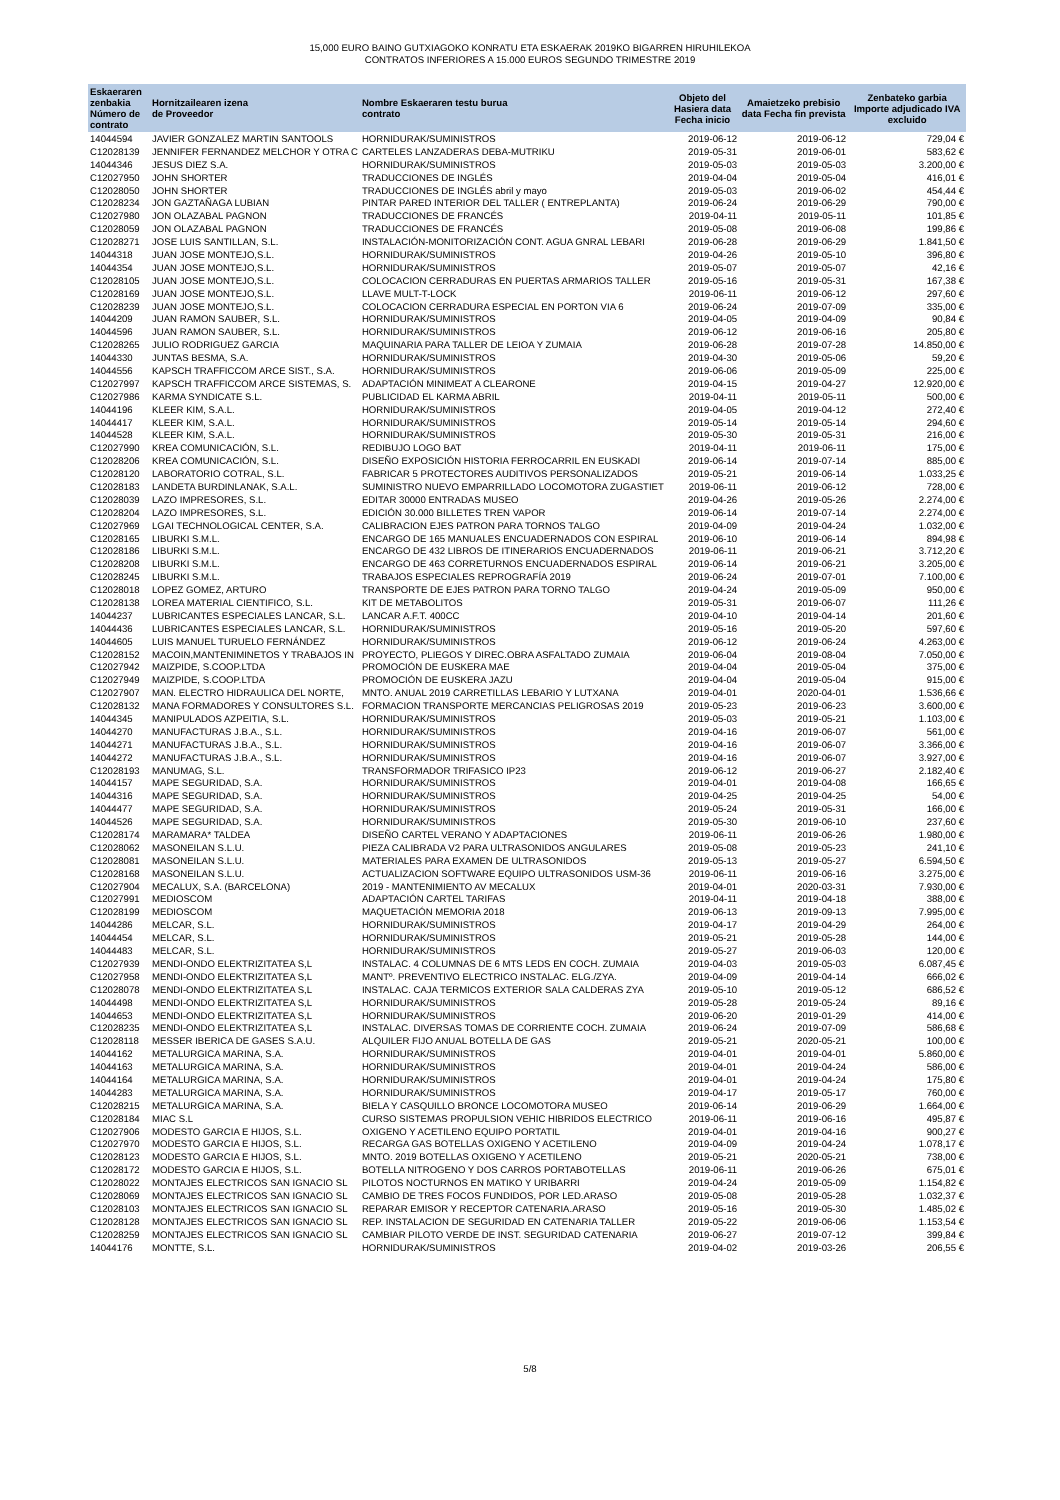15,000 EURO BAINO GUTXIAGOKO KONRATU ETA ESKAERAK 2019KO BIGARREN HIRUHILEKOA
CONTRATOS INFERIORES A 15.000 EUROS SEGUNDO TRIMESTRE 2019
| Eskaeraren zenbakia Número de contrato | Hornitzailearen izena de Proveedor | Nombre Eskaeraren testu burua contrato | Objeto del Hasiera data Fecha inicio | Amaietzeko prebisio data Fecha fin prevista | Zenbateko garbia Importe adjudicado IVA excluido |
| --- | --- | --- | --- | --- | --- |
| 14044594 | JAVIER GONZALEZ MARTIN SANTOOLS | HORNIDURAK/SUMINISTROS | 2019-06-12 | 2019-06-12 | 729,04 € |
| C12028139 | JENNIFER FERNANDEZ MELCHOR Y OTRA C | CARTELES LANZADERAS DEBA-MUTRIKU | 2019-05-31 | 2019-06-01 | 583,62 € |
| 14044346 | JESUS DIEZ S.A. | HORNIDURAK/SUMINISTROS | 2019-05-03 | 2019-05-03 | 3.200,00 € |
| C12027950 | JOHN SHORTER | TRADUCCIONES DE INGLÉS | 2019-04-04 | 2019-05-04 | 416,01 € |
| C12028050 | JOHN SHORTER | TRADUCCIONES DE INGLÉS abril y mayo | 2019-05-03 | 2019-06-02 | 454,44 € |
| C12028234 | JON GAZTAÑAGA LUBIAN | PINTAR PARED INTERIOR DEL TALLER ( ENTREPLANTA) | 2019-06-24 | 2019-06-29 | 790,00 € |
| C12027980 | JON OLAZABAL PAGNON | TRADUCCIONES DE FRANCÉS | 2019-04-11 | 2019-05-11 | 101,85 € |
| C12028059 | JON OLAZABAL PAGNON | TRADUCCIONES DE FRANCÉS | 2019-05-08 | 2019-06-08 | 199,86 € |
| C12028271 | JOSE LUIS SANTILLAN, S.L. | INSTALACIÓN-MONITORIZACIÓN CONT. AGUA GNRAL LEBARI | 2019-06-28 | 2019-06-29 | 1.841,50 € |
| 14044318 | JUAN JOSE MONTEJO,S.L. | HORNIDURAK/SUMINISTROS | 2019-04-26 | 2019-05-10 | 396,80 € |
| 14044354 | JUAN JOSE MONTEJO,S.L. | HORNIDURAK/SUMINISTROS | 2019-05-07 | 2019-05-07 | 42,16 € |
| C12028105 | JUAN JOSE MONTEJO,S.L. | COLOCACION CERRADURAS EN PUERTAS ARMARIOS TALLER | 2019-05-16 | 2019-05-31 | 167,38 € |
| C12028169 | JUAN JOSE MONTEJO,S.L. | LLAVE MULT-T-LOCK | 2019-06-11 | 2019-06-12 | 297,60 € |
| C12028239 | JUAN JOSE MONTEJO,S.L. | COLOCACION CERRADURA ESPECIAL EN PORTON VIA 6 | 2019-06-24 | 2019-07-09 | 335,00 € |
| 14044209 | JUAN RAMON SAUBER, S.L. | HORNIDURAK/SUMINISTROS | 2019-04-05 | 2019-04-09 | 90,84 € |
| 14044596 | JUAN RAMON SAUBER, S.L. | HORNIDURAK/SUMINISTROS | 2019-06-12 | 2019-06-16 | 205,80 € |
| C12028265 | JULIO RODRIGUEZ GARCIA | MAQUINARIA PARA TALLER DE LEIOA Y ZUMAIA | 2019-06-28 | 2019-07-28 | 14.850,00 € |
| 14044330 | JUNTAS BESMA, S.A. | HORNIDURAK/SUMINISTROS | 2019-04-30 | 2019-05-06 | 59,20 € |
| 14044556 | KAPSCH TRAFFICCOM ARCE SIST., S.A. | HORNIDURAK/SUMINISTROS | 2019-06-06 | 2019-05-09 | 225,00 € |
| C12027997 | KAPSCH TRAFFICCOM ARCE SISTEMAS, S. | ADAPTACIÓN MINIMEAT A CLEARONE | 2019-04-15 | 2019-04-27 | 12.920,00 € |
| C12027986 | KARMA SYNDICATE S.L. | PUBLICIDAD EL KARMA ABRIL | 2019-04-11 | 2019-05-11 | 500,00 € |
| 14044196 | KLEER KIM, S.A.L. | HORNIDURAK/SUMINISTROS | 2019-04-05 | 2019-04-12 | 272,40 € |
| 14044417 | KLEER KIM, S.A.L. | HORNIDURAK/SUMINISTROS | 2019-05-14 | 2019-05-14 | 294,60 € |
| 14044528 | KLEER KIM, S.A.L. | HORNIDURAK/SUMINISTROS | 2019-05-30 | 2019-05-31 | 216,00 € |
| C12027990 | KREA COMUNICACIÓN, S.L. | REDIBUJO LOGO BAT | 2019-04-11 | 2019-06-11 | 175,00 € |
| C12028206 | KREA COMUNICACIÓN, S.L. | DISEÑO EXPOSICIÓN HISTORIA FERROCARRIL EN EUSKADI | 2019-06-14 | 2019-07-14 | 885,00 € |
| C12028120 | LABORATORIO COTRAL, S.L. | FABRICAR 5 PROTECTORES AUDITIVOS PERSONALIZADOS | 2019-05-21 | 2019-06-14 | 1.033,25 € |
| C12028183 | LANDETA BURDINLANAK, S.A.L. | SUMINISTRO NUEVO EMPARRILLADO LOCOMOTORA ZUGASTIET | 2019-06-11 | 2019-06-12 | 728,00 € |
| C12028039 | LAZO IMPRESORES, S.L. | EDITAR 30000 ENTRADAS MUSEO | 2019-04-26 | 2019-05-26 | 2.274,00 € |
| C12028204 | LAZO IMPRESORES, S.L. | EDICIÓN 30.000 BILLETES TREN VAPOR | 2019-06-14 | 2019-07-14 | 2.274,00 € |
| C12027969 | LGAI TECHNOLOGICAL CENTER, S.A. | CALIBRACION EJES PATRON PARA TORNOS TALGO | 2019-04-09 | 2019-04-24 | 1.032,00 € |
| C12028165 | LIBURKI S.M.L. | ENCARGO DE 165 MANUALES ENCUADERNADOS CON ESPIRAL | 2019-06-10 | 2019-06-14 | 894,98 € |
| C12028186 | LIBURKI S.M.L. | ENCARGO DE 432 LIBROS DE ITINERARIOS ENCUADERNADOS | 2019-06-11 | 2019-06-21 | 3.712,20 € |
| C12028208 | LIBURKI S.M.L. | ENCARGO DE 463 CORRETURNOS ENCUADERNADOS ESPIRAL | 2019-06-14 | 2019-06-21 | 3.205,00 € |
| C12028245 | LIBURKI S.M.L. | TRABAJOS ESPECIALES REPROGRAFÍA 2019 | 2019-06-24 | 2019-07-01 | 7.100,00 € |
| C12028018 | LOPEZ GOMEZ, ARTURO | TRANSPORTE DE EJES PATRON PARA TORNO TALGO | 2019-04-24 | 2019-05-09 | 950,00 € |
| C12028138 | LOREA MATERIAL CIENTIFICO, S.L. | KIT DE METABOLITOS | 2019-05-31 | 2019-06-07 | 111,26 € |
| 14044237 | LUBRICANTES ESPECIALES LANCAR, S.L. | LANCAR A.F.T. 400CC | 2019-04-10 | 2019-04-14 | 201,60 € |
| 14044436 | LUBRICANTES ESPECIALES LANCAR, S.L. | HORNIDURAK/SUMINISTROS | 2019-05-16 | 2019-05-20 | 597,60 € |
| 14044605 | LUIS MANUEL TURUELO FERNÁNDEZ | HORNIDURAK/SUMINISTROS | 2019-06-12 | 2019-06-24 | 4.263,00 € |
| C12028152 | MACOIN,MANTENIMINETOS Y TRABAJOS IN | PROYECTO, PLIEGOS Y DIREC.OBRA ASFALTADO ZUMAIA | 2019-06-04 | 2019-08-04 | 7.050,00 € |
| C12027942 | MAIZPIDE, S.COOP.LTDA | PROMOCIÓN DE EUSKERA MAE | 2019-04-04 | 2019-05-04 | 375,00 € |
| C12027949 | MAIZPIDE, S.COOP.LTDA | PROMOCIÓN DE EUSKERA JAZU | 2019-04-04 | 2019-05-04 | 915,00 € |
| C12027907 | MAN. ELECTRO HIDRAULICA DEL NORTE, | MNTO. ANUAL 2019 CARRETILLAS LEBARIO Y LUTXANA | 2019-04-01 | 2020-04-01 | 1.536,66 € |
| C12028132 | MANA FORMADORES Y CONSULTORES S.L. | FORMACION TRANSPORTE MERCANCIAS PELIGROSAS 2019 | 2019-05-23 | 2019-06-23 | 3.600,00 € |
| 14044345 | MANIPULADOS AZPEITIA, S.L. | HORNIDURAK/SUMINISTROS | 2019-05-03 | 2019-05-21 | 1.103,00 € |
| 14044270 | MANUFACTURAS J.B.A., S.L. | HORNIDURAK/SUMINISTROS | 2019-04-16 | 2019-06-07 | 561,00 € |
| 14044271 | MANUFACTURAS J.B.A., S.L. | HORNIDURAK/SUMINISTROS | 2019-04-16 | 2019-06-07 | 3.366,00 € |
| 14044272 | MANUFACTURAS J.B.A., S.L. | HORNIDURAK/SUMINISTROS | 2019-04-16 | 2019-06-07 | 3.927,00 € |
| C12028193 | MANUMAG, S.L. | TRANSFORMADOR TRIFASICO IP23 | 2019-06-12 | 2019-06-27 | 2.182,40 € |
| 14044157 | MAPE SEGURIDAD, S.A. | HORNIDURAK/SUMINISTROS | 2019-04-01 | 2019-04-08 | 166,65 € |
| 14044316 | MAPE SEGURIDAD, S.A. | HORNIDURAK/SUMINISTROS | 2019-04-25 | 2019-04-25 | 54,00 € |
| 14044477 | MAPE SEGURIDAD, S.A. | HORNIDURAK/SUMINISTROS | 2019-05-24 | 2019-05-31 | 166,00 € |
| 14044526 | MAPE SEGURIDAD, S.A. | HORNIDURAK/SUMINISTROS | 2019-05-30 | 2019-06-10 | 237,60 € |
| C12028174 | MARAMARA* TALDEA | DISEÑO CARTEL VERANO Y ADAPTACIONES | 2019-06-11 | 2019-06-26 | 1.980,00 € |
| C12028062 | MASONEILAN S.L.U. | PIEZA CALIBRADA V2 PARA ULTRASONIDOS ANGULARES | 2019-05-08 | 2019-05-23 | 241,10 € |
| C12028081 | MASONEILAN S.L.U. | MATERIALES PARA EXAMEN DE ULTRASONIDOS | 2019-05-13 | 2019-05-27 | 6.594,50 € |
| C12028168 | MASONEILAN S.L.U. | ACTUALIZACION SOFTWARE EQUIPO ULTRASONIDOS USM-36 | 2019-06-11 | 2019-06-16 | 3.275,00 € |
| C12027904 | MECALUX, S.A. (BARCELONA) | 2019 - MANTENIMIENTO AV MECALUX | 2019-04-01 | 2020-03-31 | 7.930,00 € |
| C12027991 | MEDIOSCOM | ADAPTACIÓN CARTEL TARIFAS | 2019-04-11 | 2019-04-18 | 388,00 € |
| C12028199 | MEDIOSCOM | MAQUETACIÓN MEMORIA 2018 | 2019-06-13 | 2019-09-13 | 7.995,00 € |
| 14044286 | MELCAR, S.L. | HORNIDURAK/SUMINISTROS | 2019-04-17 | 2019-04-29 | 264,00 € |
| 14044454 | MELCAR, S.L. | HORNIDURAK/SUMINISTROS | 2019-05-21 | 2019-05-28 | 144,00 € |
| 14044483 | MELCAR, S.L. | HORNIDURAK/SUMINISTROS | 2019-05-27 | 2019-06-03 | 120,00 € |
| C12027939 | MENDI-ONDO ELEKTRIZITATEA S,L | INSTALAC. 4 COLUMNAS DE 6 MTS LEDS EN COCH. ZUMAIA | 2019-04-03 | 2019-05-03 | 6.087,45 € |
| C12027958 | MENDI-ONDO ELEKTRIZITATEA S,L | MANTº. PREVENTIVO ELECTRICO INSTALAC. ELG./ZYA. | 2019-04-09 | 2019-04-14 | 666,02 € |
| C12028078 | MENDI-ONDO ELEKTRIZITATEA S,L | INSTALAC. CAJA TERMICOS EXTERIOR SALA CALDERAS ZYA | 2019-05-10 | 2019-05-12 | 686,52 € |
| 14044498 | MENDI-ONDO ELEKTRIZITATEA S,L | HORNIDURAK/SUMINISTROS | 2019-05-28 | 2019-05-24 | 89,16 € |
| 14044653 | MENDI-ONDO ELEKTRIZITATEA S,L | HORNIDURAK/SUMINISTROS | 2019-06-20 | 2019-01-29 | 414,00 € |
| C12028235 | MENDI-ONDO ELEKTRIZITATEA S,L | INSTALAC. DIVERSAS TOMAS DE CORRIENTE COCH. ZUMAIA | 2019-06-24 | 2019-07-09 | 586,68 € |
| C12028118 | MESSER IBERICA DE GASES S.A.U. | ALQUILER FIJO ANUAL BOTELLA DE GAS | 2019-05-21 | 2020-05-21 | 100,00 € |
| 14044162 | METALURGICA MARINA, S.A. | HORNIDURAK/SUMINISTROS | 2019-04-01 | 2019-04-01 | 5.860,00 € |
| 14044163 | METALURGICA MARINA, S.A. | HORNIDURAK/SUMINISTROS | 2019-04-01 | 2019-04-24 | 586,00 € |
| 14044164 | METALURGICA MARINA, S.A. | HORNIDURAK/SUMINISTROS | 2019-04-01 | 2019-04-24 | 175,80 € |
| 14044283 | METALURGICA MARINA, S.A. | HORNIDURAK/SUMINISTROS | 2019-04-17 | 2019-05-17 | 760,00 € |
| C12028215 | METALURGICA MARINA, S.A. | BIELA Y CASQUILLO BRONCE LOCOMOTORA MUSEO | 2019-06-14 | 2019-06-29 | 1.664,00 € |
| C12028184 | MIAC S.L | CURSO SISTEMAS PROPULSION VEHIC HIBRIDOS ELECTRICO | 2019-06-11 | 2019-06-16 | 495,87 € |
| C12027906 | MODESTO GARCIA E HIJOS, S.L. | OXIGENO Y ACETILENO EQUIPO PORTATIL | 2019-04-01 | 2019-04-16 | 900,27 € |
| C12027970 | MODESTO GARCIA E HIJOS, S.L. | RECARGA GAS BOTELLAS OXIGENO Y ACETILENO | 2019-04-09 | 2019-04-24 | 1.078,17 € |
| C12028123 | MODESTO GARCIA E HIJOS, S.L. | MNTO. 2019 BOTELLAS OXIGENO Y ACETILENO | 2019-05-21 | 2020-05-21 | 738,00 € |
| C12028172 | MODESTO GARCIA E HIJOS, S.L. | BOTELLA NITROGENO Y DOS CARROS PORTABOTELLAS | 2019-06-11 | 2019-06-26 | 675,01 € |
| C12028022 | MONTAJES ELECTRICOS SAN IGNACIO SL | PILOTOS NOCTURNOS EN MATIKO Y URIBARRI | 2019-04-24 | 2019-05-09 | 1.154,82 € |
| C12028069 | MONTAJES ELECTRICOS SAN IGNACIO SL | CAMBIO DE TRES FOCOS FUNDIDOS, POR LED.ARASO | 2019-05-08 | 2019-05-28 | 1.032,37 € |
| C12028103 | MONTAJES ELECTRICOS SAN IGNACIO SL | REPARAR EMISOR Y RECEPTOR CATENARIA.ARASO | 2019-05-16 | 2019-05-30 | 1.485,02 € |
| C12028128 | MONTAJES ELECTRICOS SAN IGNACIO SL | REP. INSTALACION DE SEGURIDAD EN CATENARIA TALLER | 2019-05-22 | 2019-06-06 | 1.153,54 € |
| C12028259 | MONTAJES ELECTRICOS SAN IGNACIO SL | CAMBIAR PILOTO VERDE DE INST. SEGURIDAD CATENARIA | 2019-06-27 | 2019-07-12 | 399,84 € |
| 14044176 | MONTTE, S.L. | HORNIDURAK/SUMINISTROS | 2019-04-02 | 2019-03-26 | 206,55 € |
5/8